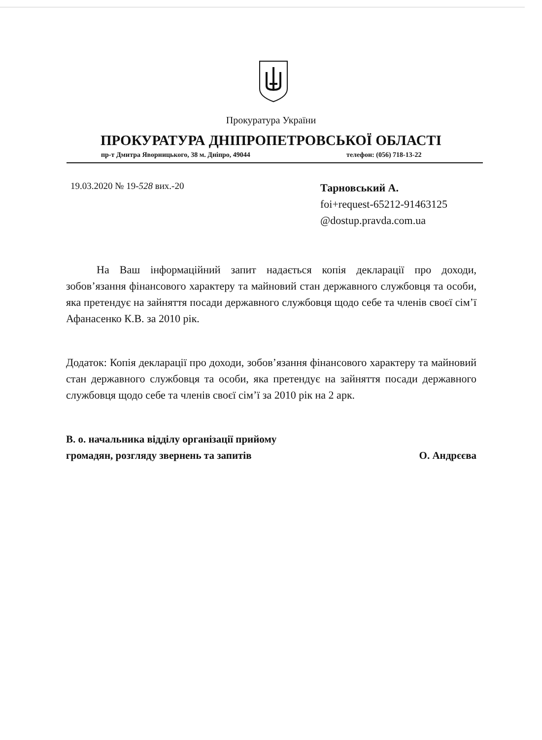Прокуратура України
ПРОКУРАТУРА ДНІПРОПЕТРОВСЬКОЇ ОБЛАСТІ
пр-т Дмитра Яворницького, 38 м. Дніпро, 49044
телефон: (056) 718-13-22
19.03.2020 № 19-528 вих.-20
Тарновський А.
foi+request-65212-91463125
@dostup.pravda.com.ua
На Ваш інформаційний запит надається копія декларації про доходи, зобов’язання фінансового характеру та майновий стан державного службовця та особи, яка претендує на зайняття посади державного службовця щодо себе та членів своєї сім’ї Афанасенко К.В. за 2010 рік.
Додаток: Копія декларації про доходи, зобов’язання фінансового характеру та майновий стан державного службовця та особи, яка претендує на зайняття посади державного службовця щодо себе та членів своєї сім’ї за 2010 рік на 2 арк.
В. о. начальника відділу організації прийому
громадян, розгляду звернень та запитів
О. Андрєєва